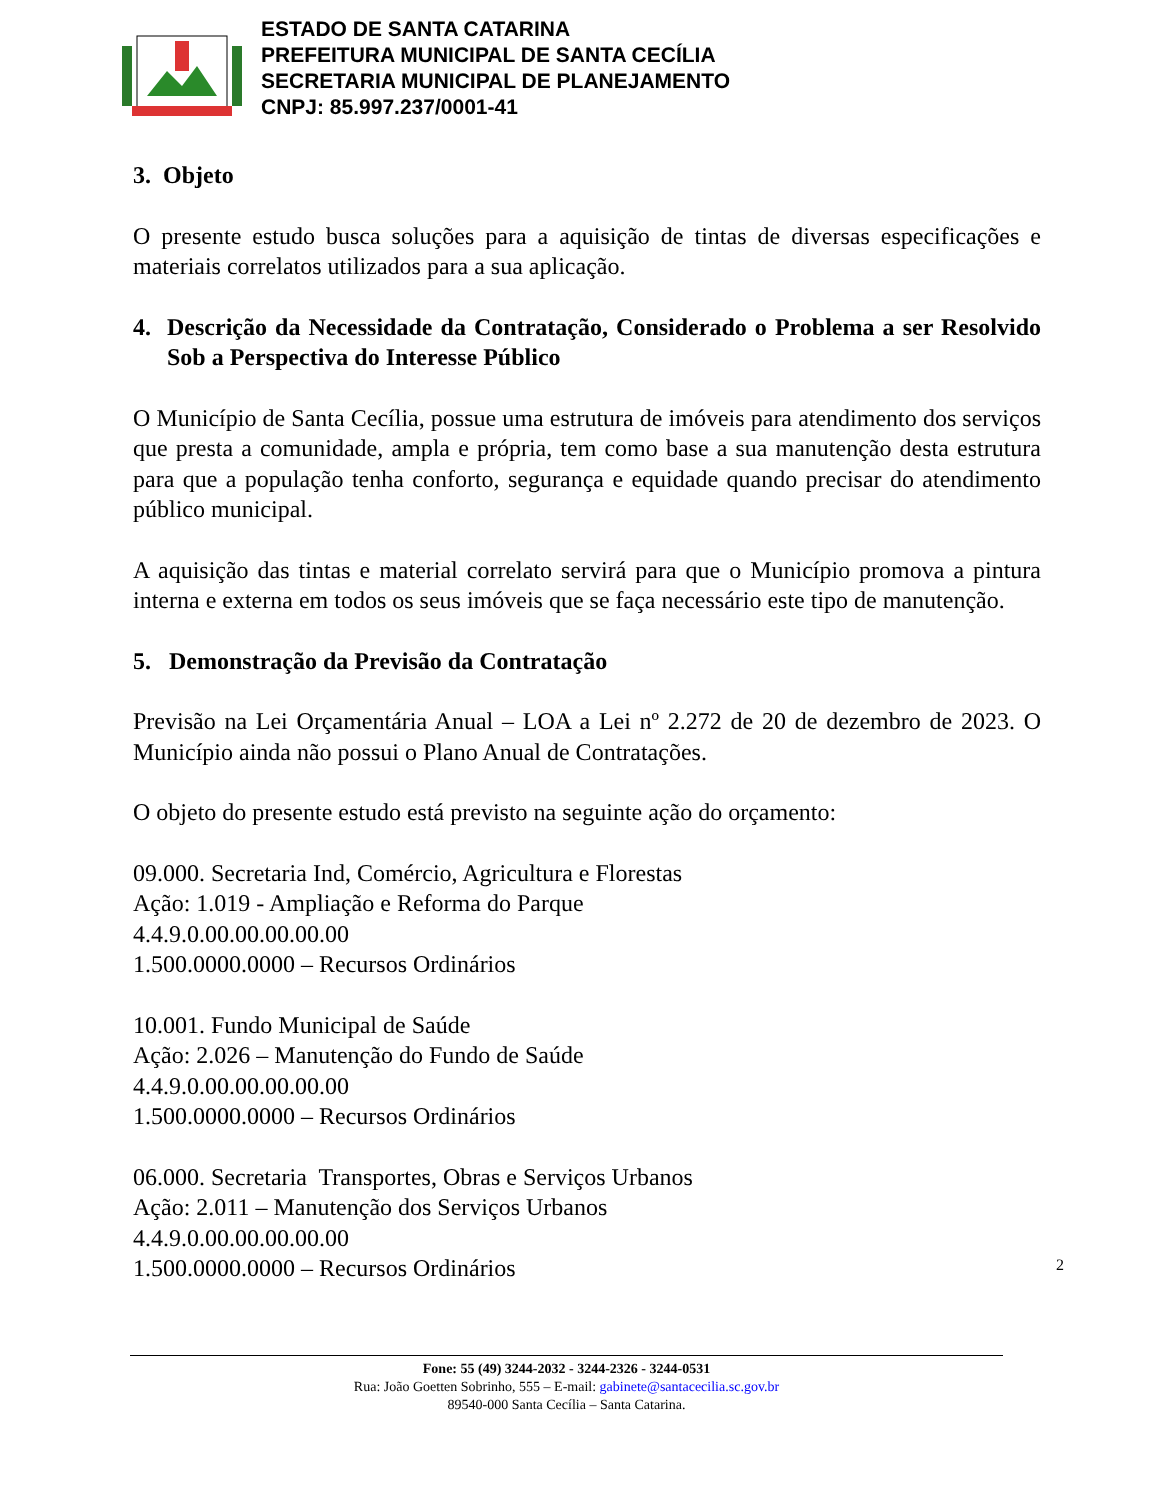ESTADO DE SANTA CATARINA
PREFEITURA MUNICIPAL DE SANTA CECÍLIA
SECRETARIA MUNICIPAL DE PLANEJAMENTO
CNPJ: 85.997.237/0001-41
3. Objeto
O presente estudo busca soluções para a aquisição de tintas de diversas especificações e materiais correlatos utilizados para a sua aplicação.
4. Descrição da Necessidade da Contratação, Considerado o Problema a ser Resolvido Sob a Perspectiva do Interesse Público
O Município de Santa Cecília, possue uma estrutura de imóveis para atendimento dos serviços que presta a comunidade, ampla e própria, tem como base a sua manutenção desta estrutura para que a população tenha conforto, segurança e equidade quando precisar do atendimento público municipal.
A aquisição das tintas e material correlato servirá para que o Município promova a pintura interna e externa em todos os seus imóveis que se faça necessário este tipo de manutenção.
5. Demonstração da Previsão da Contratação
Previsão na Lei Orçamentária Anual – LOA a Lei nº 2.272 de 20 de dezembro de 2023. O Município ainda não possui o Plano Anual de Contratações.
O objeto do presente estudo está previsto na seguinte ação do orçamento:
09.000. Secretaria Ind, Comércio, Agricultura e Florestas
Ação: 1.019 - Ampliação e Reforma do Parque
4.4.9.0.00.00.00.00.00
1.500.0000.0000 – Recursos Ordinários
10.001. Fundo Municipal de Saúde
Ação: 2.026 – Manutenção do Fundo de Saúde
4.4.9.0.00.00.00.00.00
1.500.0000.0000 – Recursos Ordinários
06.000. Secretaria Transportes, Obras e Serviços Urbanos
Ação: 2.011 – Manutenção dos Serviços Urbanos
4.4.9.0.00.00.00.00.00
1.500.0000.0000 – Recursos Ordinários
2
Fone: 55 (49) 3244-2032 - 3244-2326 - 3244-0531
Rua: João Goetten Sobrinho, 555 – E-mail: gabinete@santacecilia.sc.gov.br
89540-000 Santa Cecília – Santa Catarina.